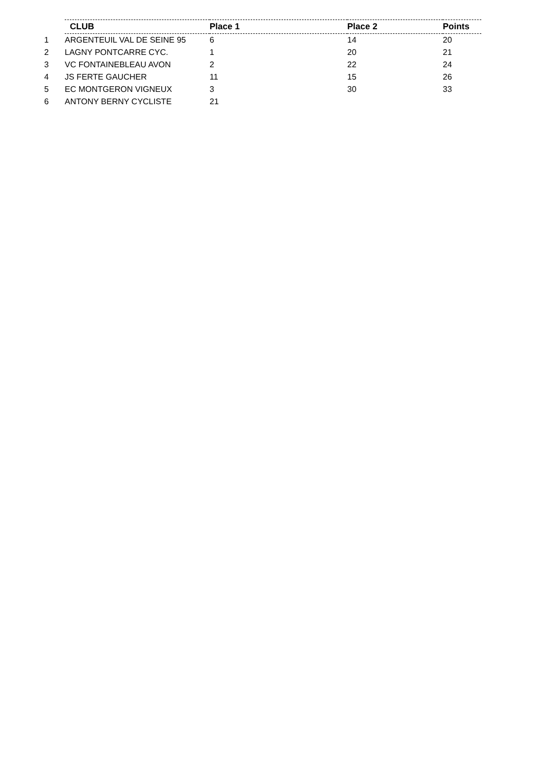| | CLUB | Place 1 | Place 2 | Points |
| 1 | ARGENTEUIL VAL DE SEINE 95 | 6 | 14 | 20 |
| 2 | LAGNY PONTCARRE CYC. | 1 | 20 | 21 |
| 3 | VC FONTAINEBLEAU AVON | 2 | 22 | 24 |
| 4 | JS FERTE GAUCHER | 11 | 15 | 26 |
| 5 | EC MONTGERON VIGNEUX | 3 | 30 | 33 |
| 6 | ANTONY BERNY CYCLISTE | 21 | | |